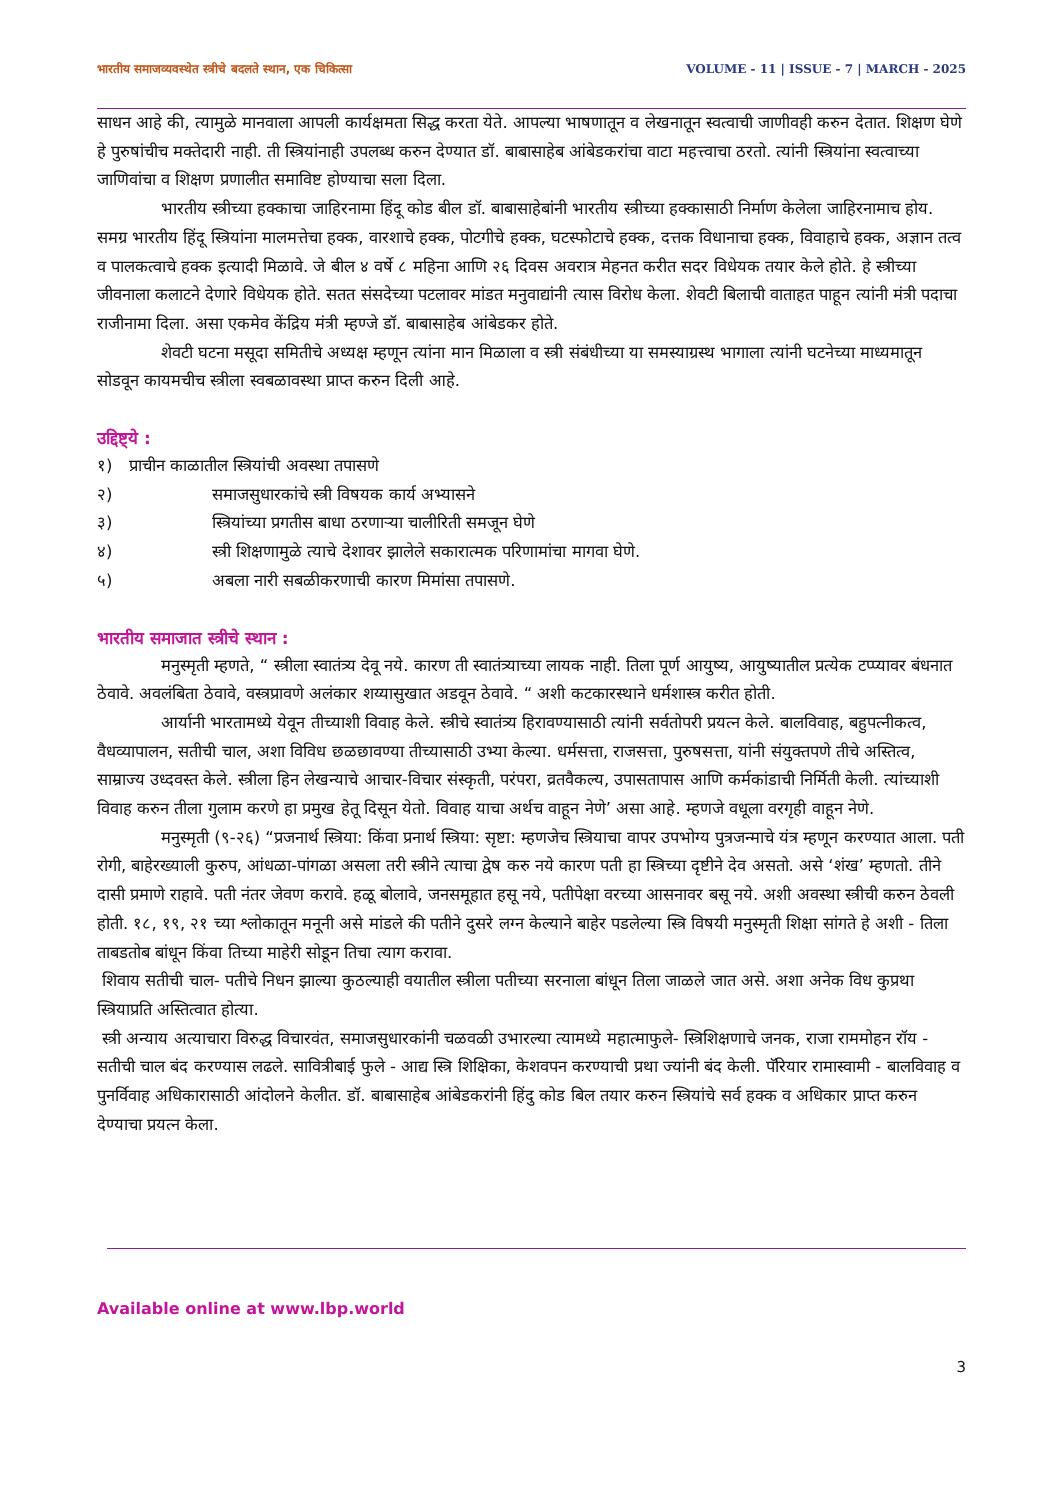भारतीय समाजव्यवस्थेत स्त्रीचे बदलते स्थान, एक चिकित्सा VOLUME - 11 | ISSUE - 7 | MARCH - 2025
साधन आहे की, त्यामुळे मानवाला आपली कार्यक्षमता सिद्ध करता येते. आपल्या भाषणातून व लेखनातून स्वत्वाची जाणीवही करुन देतात. शिक्षण घेणे हे पुरुषांचीच मक्तेदारी नाही. ती स्त्रियांनाही उपलब्ध करुन देण्यात डॉ. बाबासाहेब आंबेडकरांचा वाटा महत्त्वाचा ठरतो. त्यांनी स्त्रियांना स्वत्वाच्या जाणिवांचा व शिक्षण प्रणालीत समाविष्ट होण्याचा सला दिला.
भारतीय स्त्रीच्या हक्काचा जाहिरनामा हिंदू कोड बील डॉ. बाबासाहेबांनी भारतीय स्त्रीच्या हक्कासाठी निर्माण केलेला जाहिरनामाच होय. समग्र भारतीय हिंदू स्त्रियांना मालमत्तेचा हक्क, वारशाचे हक्क, पोटगीचे हक्क, घटस्फोटाचे हक्क, दत्तक विधानाचा हक्क, विवाहाचे हक्क, अज्ञान तत्व व पालकत्वाचे हक्क इत्यादी मिळावे. जे बील ४ वर्षे ८ महिना आणि २६ दिवस अवरात्र मेहनत करीत सदर विधेयक तयार केले होते. हे स्त्रीच्या जीवनाला कलाटने देणारे विधेयक होते. सतत संसदेच्या पटलावर मांडत मनुवाद्यांनी त्यास विरोध केला. शेवटी बिलाची वाताहत पाहून त्यांनी मंत्री पदाचा राजीनामा दिला. असा एकमेव केंद्रिय मंत्री म्हण्जे डॉ. बाबासाहेब आंबेडकर होते.
शेवटी घटना मसूदा समितीचे अध्यक्ष म्हणून त्यांना मान मिळाला व स्त्री संबंधीच्या या समस्याग्रस्थ भागाला त्यांनी घटनेच्या माध्यमातून सोडवून कायमचीच स्त्रीला स्वबळावस्था प्राप्त करुन दिली आहे.
उद्दिष्ट्ये :
१) प्राचीन काळातील स्त्रियांची अवस्था तपासणे
२) समाजसुधारकांचे स्त्री विषयक कार्य अभ्यासने
३) स्त्रियांच्या प्रगतीस बाधा ठरणाऱ्या चालीरिती समजून घेणे
४) स्त्री शिक्षणामुळे त्याचे देशावर झालेले सकारात्मक परिणामांचा मागवा घेणे.
५) अबला नारी सबळीकरणाची कारण मिमांसा तपासणे.
भारतीय समाजात स्त्रीचे स्थान :
मनुस्मृती म्हणते, “ स्त्रीला स्वातंत्र्य देवू नये. कारण ती स्वातंत्र्याच्या लायक नाही. तिला पूर्ण आयुष्य, आयुष्यातील प्रत्येक टप्प्यावर बंधनात ठेवावे. अवलंबिता ठेवावे, वस्त्रप्रावणे अलंकार शय्यासुखात अडवून ठेवावे. “ अशी कटकारस्थाने धर्मशास्त्र करीत होती.
आर्यानी भारतामध्ये येवून तीच्याशी विवाह केले. स्त्रीचे स्वातंत्र्य हिरावण्यासाठी त्यांनी सर्वतोपरी प्रयत्न केले. बालविवाह, बहुपत्नीकत्व, वैधव्यापालन, सतीची चाल, अशा विविध छळछावण्या तीच्यासाठी उभ्या केल्या. धर्मसत्ता, राजसत्ता, पुरुषसत्ता, यांनी संयुक्तपणे तीचे अस्तित्व, साम्राज्य उध्दवस्त केले. स्त्रीला हिन लेखन्याचे आचार-विचार संस्कृती, परंपरा, व्रतवैकल्य, उपासतापास आणि कर्मकांडाची निर्मिती केली. त्यांच्याशी विवाह करुन तीला गुलाम करणे हा प्रमुख हेतू दिसून येतो. विवाह याचा अर्थच वाहून नेणे’ असा आहे. म्हणजे वधूला वरगृही वाहून नेणे.
मनुस्मृती (९-२६) “प्रजनार्थ स्त्रिया: किंवा प्रनार्थ स्त्रिया: सृष्टा: म्हणजेच स्त्रियाचा वापर उपभोग्य पुत्रजन्माचे यंत्र म्हणून करण्यात आला. पती रोगी, बाहेरख्याली कुरुप, आंधळा-पांगळा असला तरी स्त्रीने त्याचा द्वेष करु नये कारण पती हा स्त्रिच्या दृष्टीने देव असतो. असे ‘शंख’ म्हणतो. तीने दासी प्रमाणे राहावे. पती नंतर जेवण करावे. हळू बोलावे, जनसमूहात हसू नये, पतीपेक्षा वरच्या आसनावर बसू नये. अशी अवस्था स्त्रीची करुन ठेवली होती. १८, १९, २१ च्या श्लोकातून मनूनी असे मांडले की पतीने दुसरे लग्न केल्याने बाहेर पडलेल्या स्त्रि विषयी मनुस्मृती शिक्षा सांगते हे अशी - तिला ताबडतोब बांधून किंवा तिच्या माहेरी सोडून तिचा त्याग करावा.
शिवाय सतीची चाल- पतीचे निधन झाल्या कुठल्याही वयातील स्त्रीला पतीच्या सरनाला बांधून तिला जाळले जात असे. अशा अनेक विध कुप्रथा स्त्रियाप्रति अस्तित्वात होत्या.
स्त्री अन्याय अत्याचारा विरुद्ध विचारवंत, समाजसुधारकांनी चळवळी उभारल्या त्यामध्ये महात्माफुले- स्त्रिशिक्षणाचे जनक, राजा राममोहन रॉय - सतीची चाल बंद करण्यास लढले. सावित्रीबाई फुले - आद्य स्त्रि शिक्षिका, केशवपन करण्याची प्रथा ज्यांनी बंद केली. पॅरियार रामास्वामी - बालविवाह व पुनर्विवाह अधिकारासाठी आंदोलने केलीत. डॉ. बाबासाहेब आंबेडकरांनी हिंदु कोड बिल तयार करुन स्त्रियांचे सर्व हक्क व अधिकार प्राप्त करुन देण्याचा प्रयत्न केला.
Available online at www.lbp.world
3